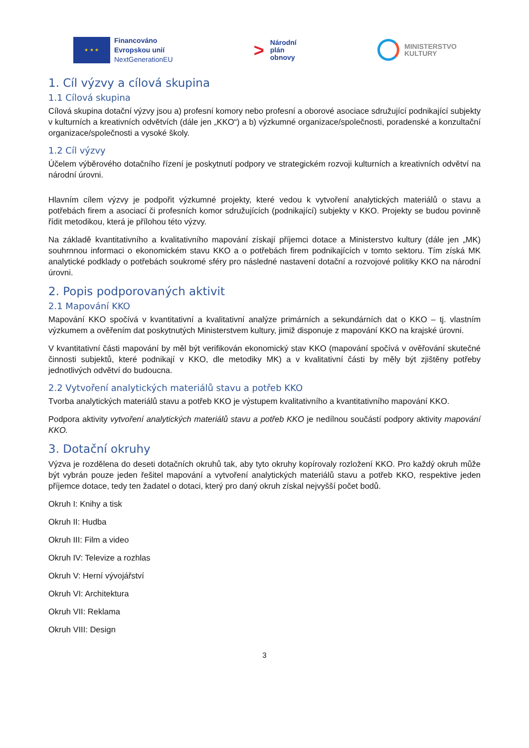★ ★ ★
Financováno
Evropskou unií
NextGenerationEU
>
Národní
plán
obnovy
MINISTERSTVO
KULTURY
1. Cíl výzvy a cílová skupina
1.1 Cílová skupina
Cílová skupina dotační výzvy jsou a) profesní komory nebo profesní a oborové asociace sdružující podnikající subjekty v kulturních a kreativních odvětvích (dále jen „KKO“) a b) výzkumné organizace/společnosti, poradenské a konzultační organizace/společnosti a vysoké školy.
1.2 Cíl výzvy
Účelem výběrového dotačního řízení je poskytnutí podpory ve strategickém rozvoji kulturních a kreativních odvětví na národní úrovni.
Hlavním cílem výzvy je podpořit výzkumné projekty, které vedou k vytvoření analytických materiálů o stavu a potřebách firem a asociací či profesních komor sdružujících (podnikající) subjekty v KKO. Projekty se budou povinně řídit metodikou, která je přílohou této výzvy.
Na základě kvantitativního a kvalitativního mapování získají příjemci dotace a Ministerstvo kultury (dále jen „MK) souhrnnou informaci o ekonomickém stavu KKO a o potřebách firem podnikajících v tomto sektoru. Tím získá MK analytické podklady o potřebách soukromé sféry pro následné nastavení dotační a rozvojové politiky KKO na národní úrovni.
2. Popis podporovaných aktivit
2.1 Mapování KKO
Mapování KKO spočívá v kvantitativní a kvalitativní analýze primárních a sekundárních dat o KKO – tj. vlastním výzkumem a ověřením dat poskytnutých Ministerstvem kultury, jimiž disponuje z mapování KKO na krajské úrovni.
V kvantitativní části mapování by měl být verifikován ekonomický stav KKO (mapování spočívá v ověřování skutečné činnosti subjektů, které podnikají v KKO, dle metodiky MK) a v kvalitativní části by měly být zjištěny potřeby jednotlivých odvětví do budoucna.
2.2 Vytvoření analytických materiálů stavu a potřeb KKO
Tvorba analytických materiálů stavu a potřeb KKO je výstupem kvalitativního a kvantitativního mapování KKO.
Podpora aktivity vytvoření analytických materiálů stavu a potřeb KKO je nedílnou součástí podpory aktivity mapování KKO.
3. Dotační okruhy
Výzva je rozdělena do deseti dotačních okruhů tak, aby tyto okruhy kopírovaly rozložení KKO. Pro každý okruh může být vybrán pouze jeden řešitel mapování a vytvoření analytických materiálů stavu a potřeb KKO, respektive jeden příjemce dotace, tedy ten žadatel o dotaci, který pro daný okruh získal nejvyšší počet bodů.
Okruh I: Knihy a tisk
Okruh II: Hudba
Okruh III: Film a video
Okruh IV: Televize a rozhlas
Okruh V: Herní vývojářství
Okruh VI: Architektura
Okruh VII: Reklama
Okruh VIII: Design
3